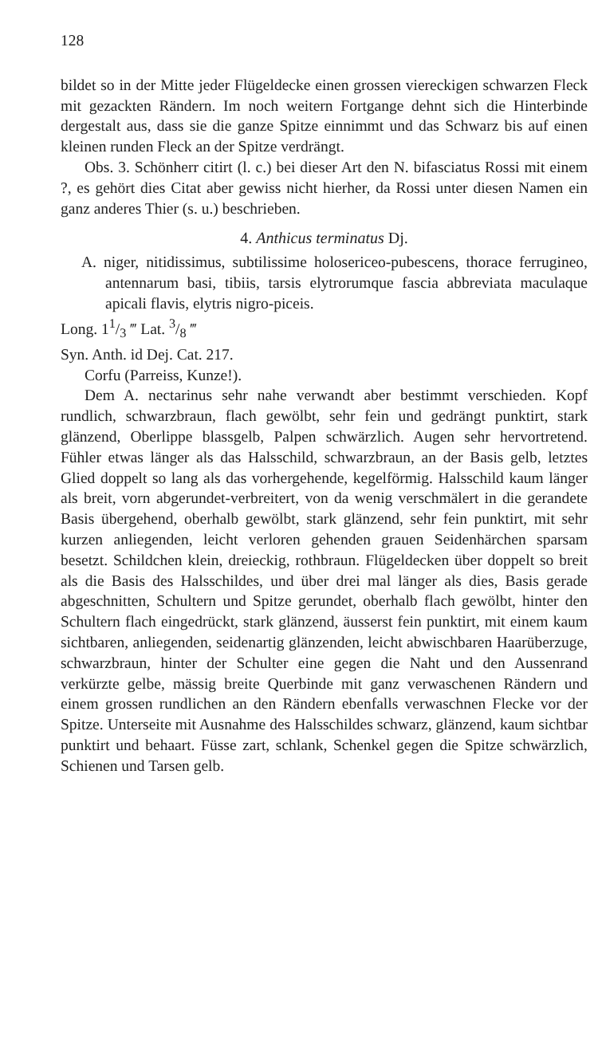128
bildet so in der Mitte jeder Flügeldecke einen grossen viereckigen schwarzen Fleck mit gezackten Rändern. Im noch weitern Fortgange dehnt sich die Hinterbinde dergestalt aus, dass sie die ganze Spitze einnimmt und das Schwarz bis auf einen kleinen runden Fleck an der Spitze verdrängt.
Obs. 3. Schönherr citirt (l. c.) bei dieser Art den N. bifasciatus Rossi mit einem ?, es gehört dies Citat aber gewiss nicht hierher, da Rossi unter diesen Namen ein ganz anderes Thier (s. u.) beschrieben.
4. Anthicus terminatus Dj.
A. niger, nitidissimus, subtilissime holosericeo-pubescens, thorace ferrugineo, antennarum basi, tibiis, tarsis elytrorumque fascia abbreviata maculaque apicali flavis, elytris nigro-piceis.
Long. 11/3 ‴ Lat. 3/8 ‴
Syn. Anth. id Dej. Cat. 217.
Corfu (Parreiss, Kunze!).
Dem A. nectarinus sehr nahe verwandt aber bestimmt verschieden. Kopf rundlich, schwarzbraun, flach gewölbt, sehr fein und gedrängt punktirt, stark glänzend, Oberlippe blassgelb, Palpen schwärzlich. Augen sehr hervortretend. Fühler etwas länger als das Halsschild, schwarzbraun, an der Basis gelb, letztes Glied doppelt so lang als das vorhergehende, kegelförmig. Halsschild kaum länger als breit, vorn abgerundet-verbreitert, von da wenig verschmälert in die gerandete Basis übergehend, oberhalb gewölbt, stark glänzend, sehr fein punktirt, mit sehr kurzen anliegenden, leicht verloren gehenden grauen Seidenhärchen sparsam besetzt. Schildchen klein, dreieckig, rothbraun. Flügeldecken über doppelt so breit als die Basis des Halsschildes, und über drei mal länger als dies, Basis gerade abgeschnitten, Schultern und Spitze gerundet, oberhalb flach gewölbt, hinter den Schultern flach eingedrückt, stark glänzend, äusserst fein punktirt, mit einem kaum sichtbaren, anliegenden, seidenartig glänzenden, leicht abwischbaren Haarüberzuge, schwarzbraun, hinter der Schulter eine gegen die Naht und den Aussenrand verkürzte gelbe, mässig breite Querbinde mit ganz verwaschenen Rändern und einem grossen rundlichen an den Rändern ebenfalls verwaschnen Flecke vor der Spitze. Unterseite mit Ausnahme des Halsschildes schwarz, glänzend, kaum sichtbar punktirt und behaart. Füsse zart, schlank, Schenkel gegen die Spitze schwärzlich, Schienen und Tarsen gelb.